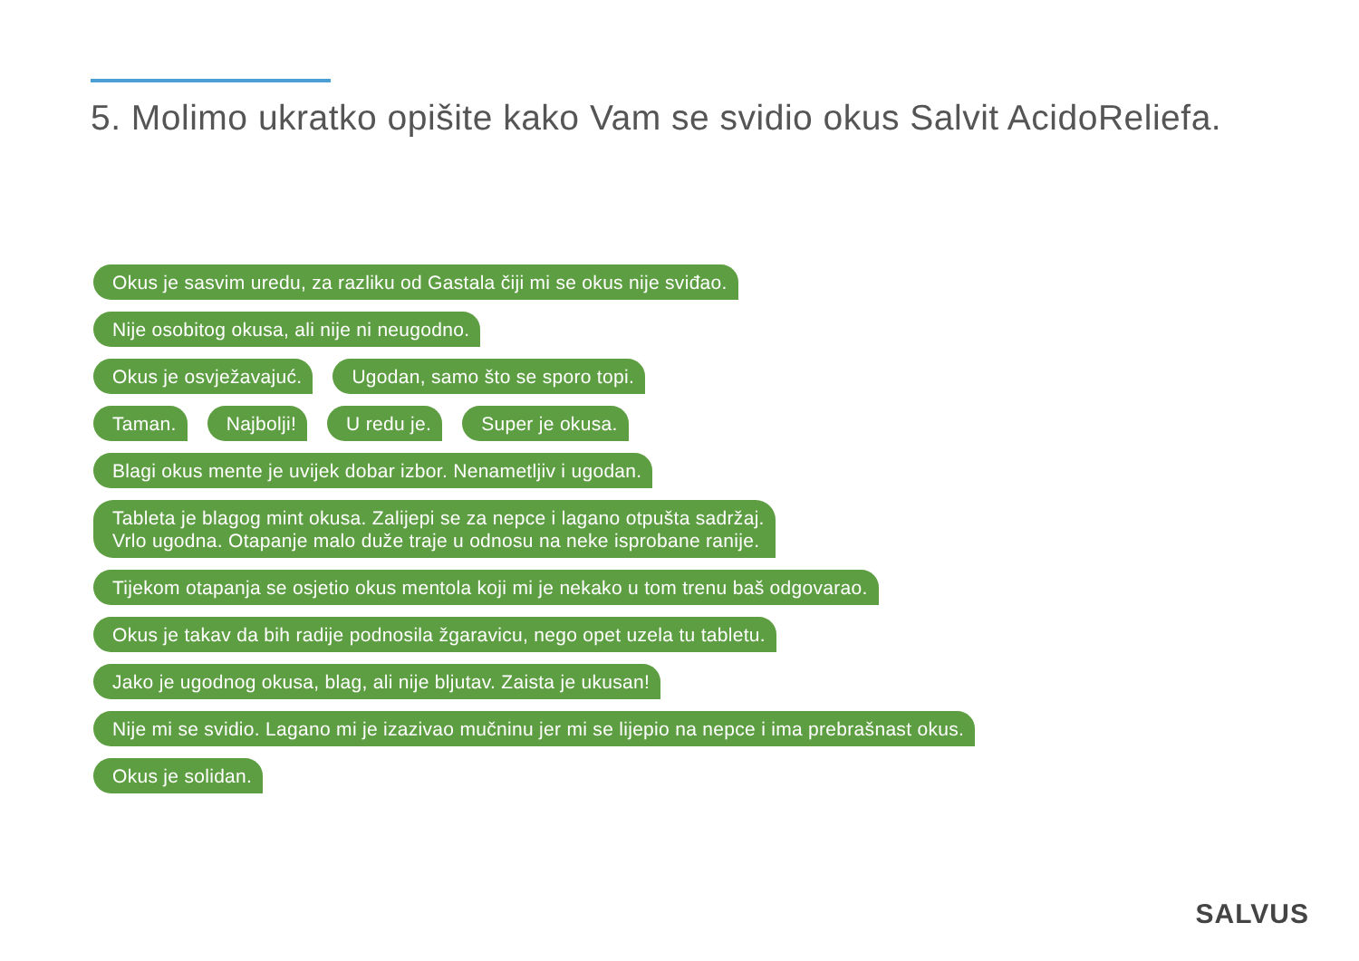5. Molimo ukratko opišite kako Vam se svidio okus Salvit AcidoReliefa.
Okus je sasvim uredu, za razliku od Gastala čiji mi se okus nije sviđao.
Nije osobitog okusa, ali nije ni neugodno.
Okus je osvježavajuć. Ugodan, samo što se sporo topi.
Taman. Najbolji! U redu je. Super je okusa.
Blagi okus mente je uvijek dobar izbor. Nenametljiv i ugodan.
Tableta je blagog mint okusa. Zalijepi se za nepce i lagano otpušta sadržaj.
Vrlo ugodna. Otapanje malo duže traje u odnosu na neke isprobane ranije.
Tijekom otapanja se osjetio okus mentola koji mi je nekako u tom trenu baš odgovarao.
Okus je takav da bih radije podnosila žgaravicu, nego opet uzela tu tabletu.
Jako je ugodnog okusa, blag, ali nije bljutav. Zaista je ukusan!
Nije mi se svidio. Lagano mi je izazivao mučninu jer mi se lijepio na nepce i ima prebrašnast okus.
Okus je solidan.
SALVUS